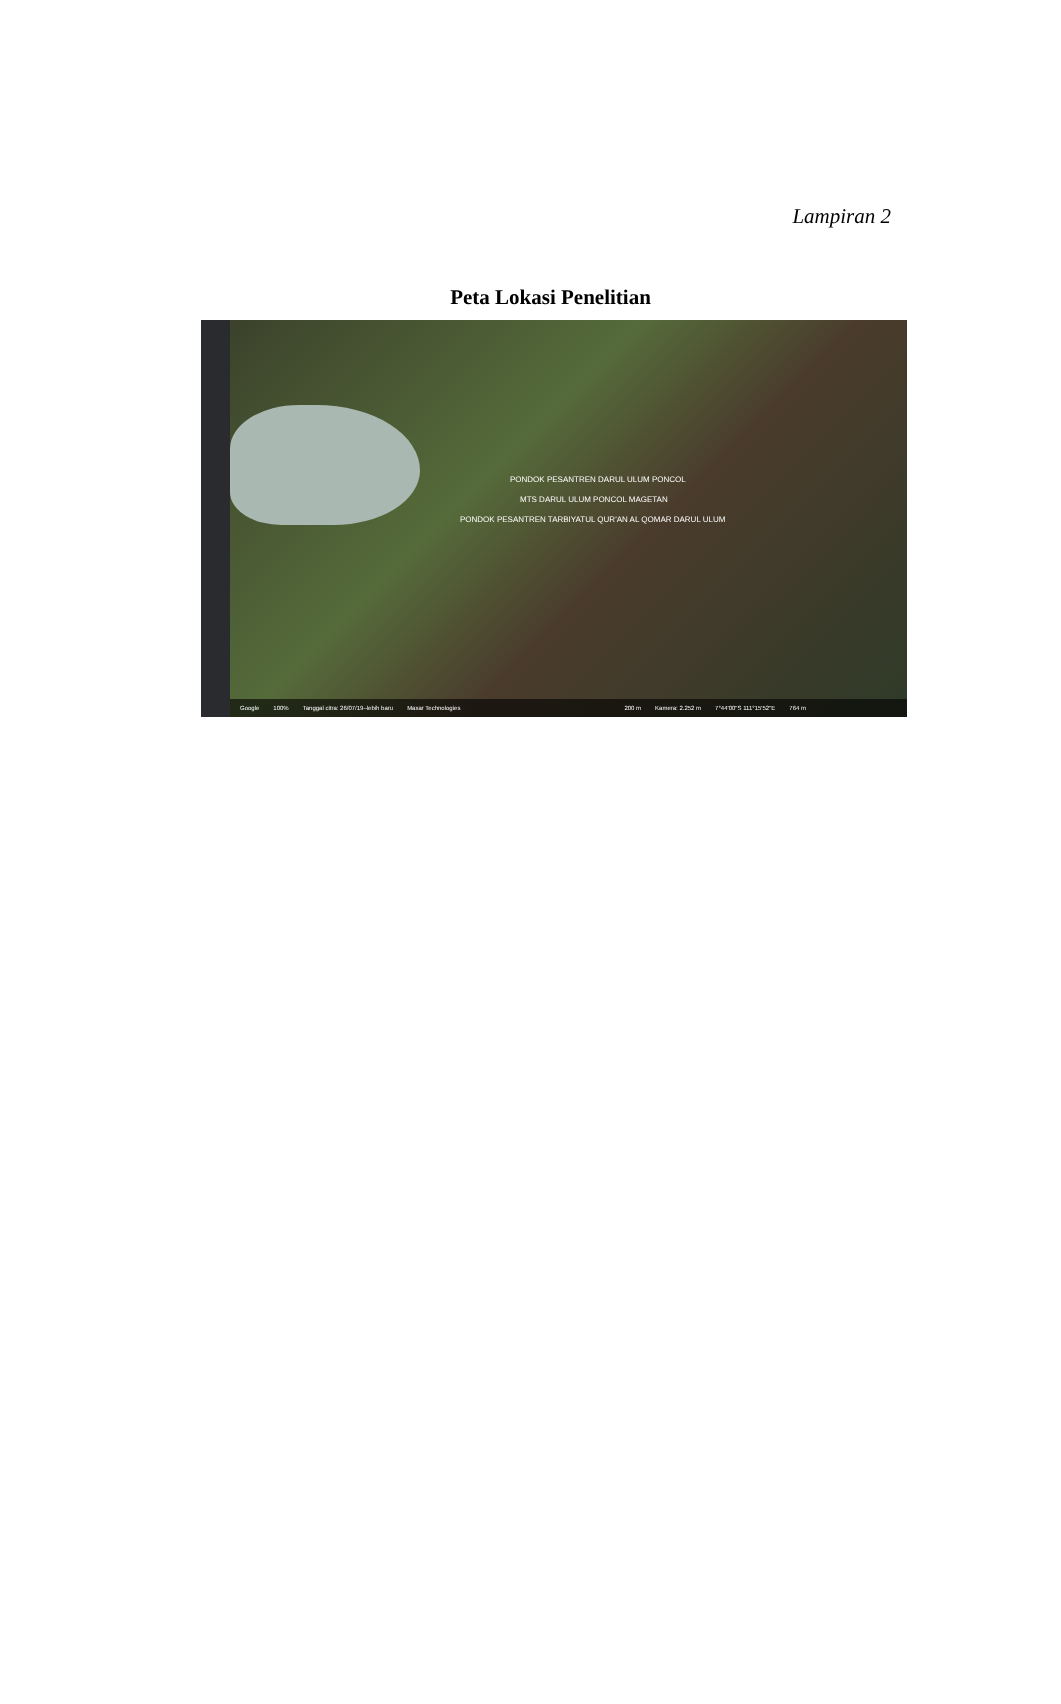Lampiran 2
Peta Lokasi Penelitian
PONDOK PESANTREN DARUL ULUM PONCOL
MTS DARUL ULUM PONCOL MAGETAN
PONDOK PESANTREN TARBIYATUL QUR'AN AL QOMAR DARUL ULUM
Google 100% Tanggal citra: 26/07/19–lebih baru Maxar Technologies 200 m Kamera: 2.252 m 7°44'00"S 111°15'52"E 764 m